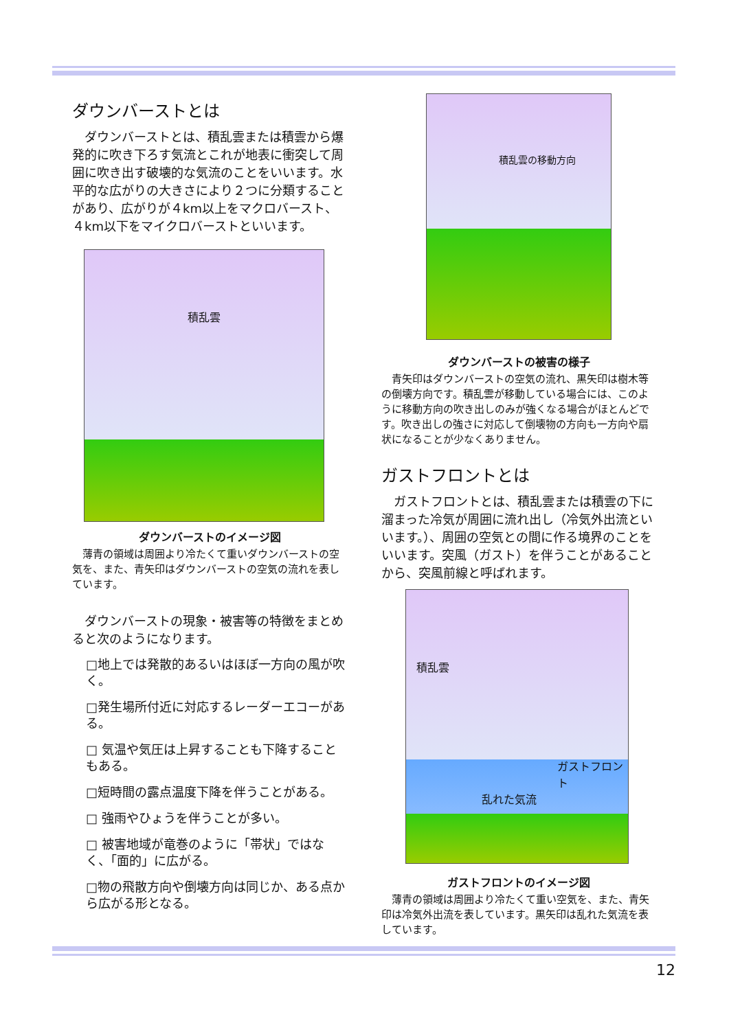ダウンバーストとは
　ダウンバーストとは、積乱雲または積雲から爆発的に吹き下ろす気流とこれが地表に衝突して周囲に吹き出す破壊的な気流のことをいいます。水平的な広がりの大きさにより２つに分類することがあり、広がりが４km以上をマクロバースト、４km以下をマイクロバーストといいます。
積乱雲
ダウンバーストのイメージ図
　薄青の領域は周囲より冷たくて重いダウンバーストの空気を、また、青矢印はダウンバーストの空気の流れを表しています。
　ダウンバーストの現象・被害等の特徴をまとめると次のようになります。
□地上では発散的あるいはほぼ一方向の風が吹く。
□発生場所付近に対応するレーダーエコーがある。
□ 気温や気圧は上昇することも下降することもある。
□短時間の露点温度下降を伴うことがある。
□ 強雨やひょうを伴うことが多い。
□ 被害地域が竜巻のように「帯状」ではなく、「面的」に広がる。
□物の飛散方向や倒壊方向は同じか、ある点から広がる形となる。
積乱雲の移動方向
ダウンバーストの被害の様子
　青矢印はダウンバーストの空気の流れ、黒矢印は樹木等の倒壊方向です。積乱雲が移動している場合には、このように移動方向の吹き出しのみが強くなる場合がほとんどです。吹き出しの強さに対応して倒壊物の方向も一方向や扇状になることが少なくありません。
ガストフロントとは
　ガストフロントとは、積乱雲または積雲の下に溜まった冷気が周囲に流れ出し（冷気外出流といいます。）、周囲の空気との間に作る境界のことをいいます。突風（ガスト）を伴うことがあることから、突風前線と呼ばれます。
積乱雲
ガストフロント
乱れた気流
ガストフロントのイメージ図
　薄青の領域は周囲より冷たくて重い空気を、また、青矢印は冷気外出流を表しています。黒矢印は乱れた気流を表しています。
12